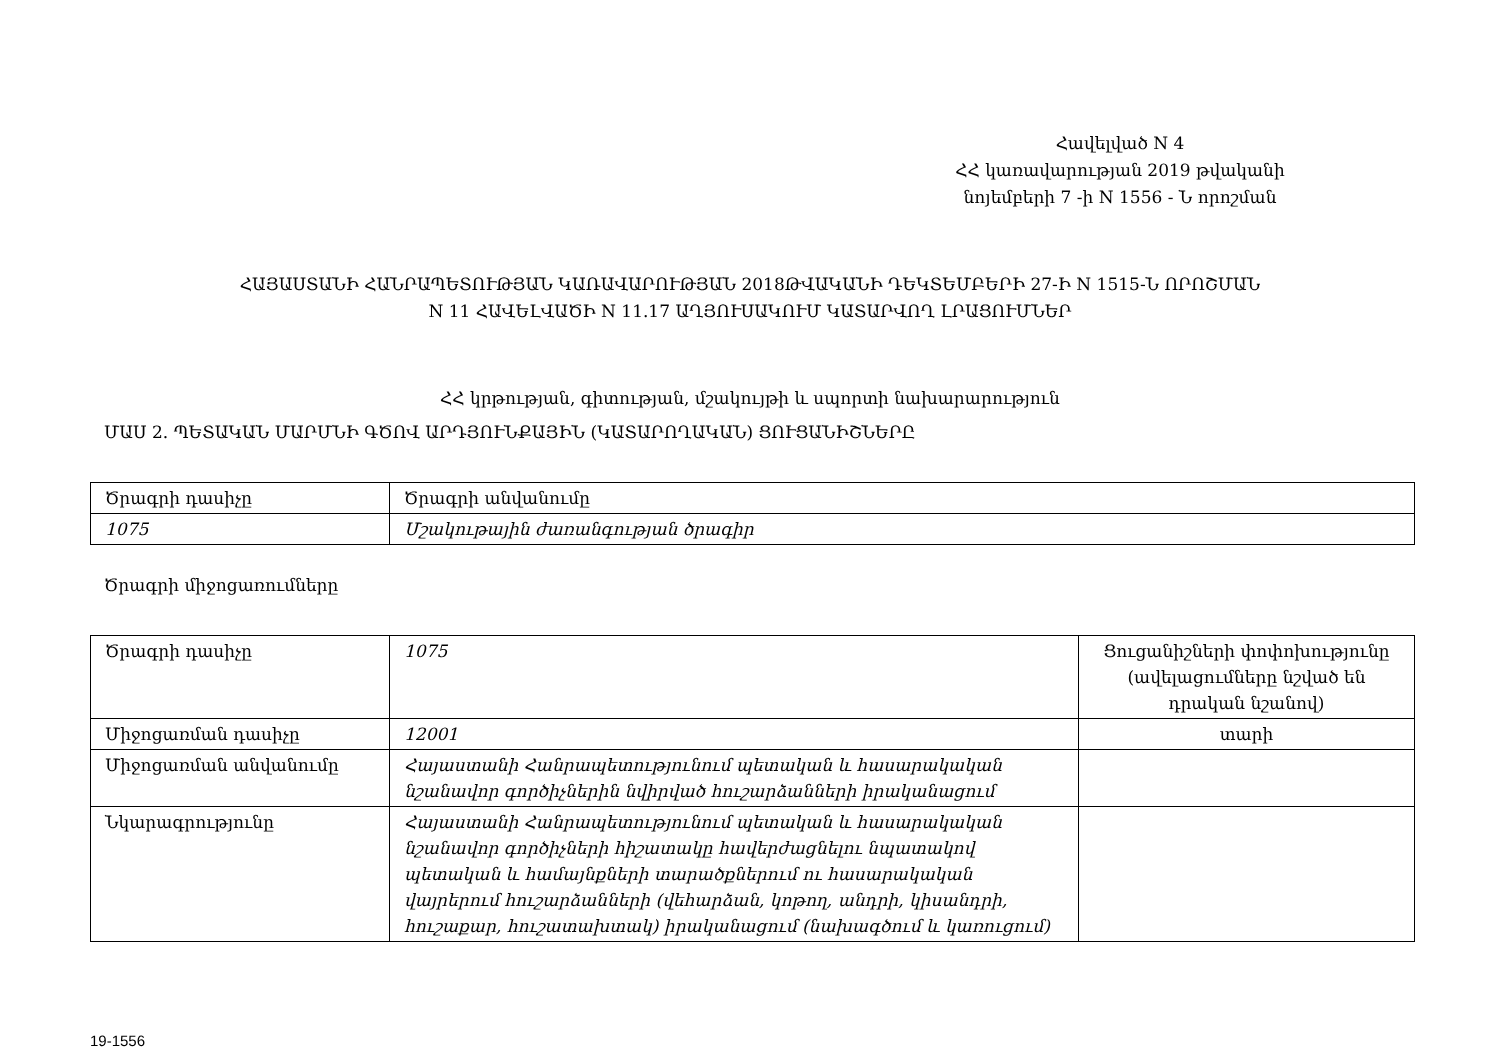Հավելված N 4
ՀՀ կառավարության 2019 թվականի
նոյեմբերի 7 -ի N 1556 - Ն որոշման
ՀԱՅԱՍՏԱՆԻ ՀԱՆՐԱՊԵՏՈՒԹՅԱՆ ԿԱՌԱՎԱՐՈՒԹՅԱՆ 2018ԹՎԱԿԱՆԻ ԴԵԿՏԵՄԲԵՐԻ 27-Ի N 1515-Ն ՈՐՈՇՄԱՆ
N 11 ՀԱՎԵԼՎԱԾԻ N 11.17 ԱՂՅՈՒՍԱԿՈՒՄ ԿԱՏԱՐՎՈՂ ԼՐԱՑՈՒՄՆԵՐ
ՀՀ կրթության, գիտության, մշակույթի և սպորտի նախարարություն
ՄԱՍ 2. ՊԵՏԱԿԱՆ ՄԱՐՄՆԻ ԳԾՈՎ ԱՐԴՅՈՒՆՔԱՅԻՆ (ԿԱՏԱՐՈՂԱԿԱՆ) ՑՈՒՑԱՆԻՇՆԵՐԸ
| Ծրագրի դասիչը | Ծրագրի անվանումը |
| 1075 | Մշակութային ժառանգության ծրագիր |
Ծրագրի միջոցառումները
| Ծրագրի դասիչը | 1075 | Ցուցանիշների փոփոխությունը (ավելացումները նշված են դրական նշանով) |
| Միջոցառման դասիչը | 12001 | տարի |
| Միջոցառման անվանումը | Հայաստանի Հանրապետությունում պետական և հասարակական նշանավոր գործիչներին նվիրված հուշարձանների իրականացում | |
| Նկարագրությունը | Հայաստանի Հանրապետությունում պետական և հասարակական նշանավոր գործիչների հիշատակը հավերժացնելու նպատակով պետական և համայնքների տարածքներում ու հասարակական վայրերում հուշարձանների (վեհարձան, կոթող, անդրի, կիսանդրի, հուշաքար, հուշատախտակ) իրականացում (նախագծում և կառուցում) | |
19-1556